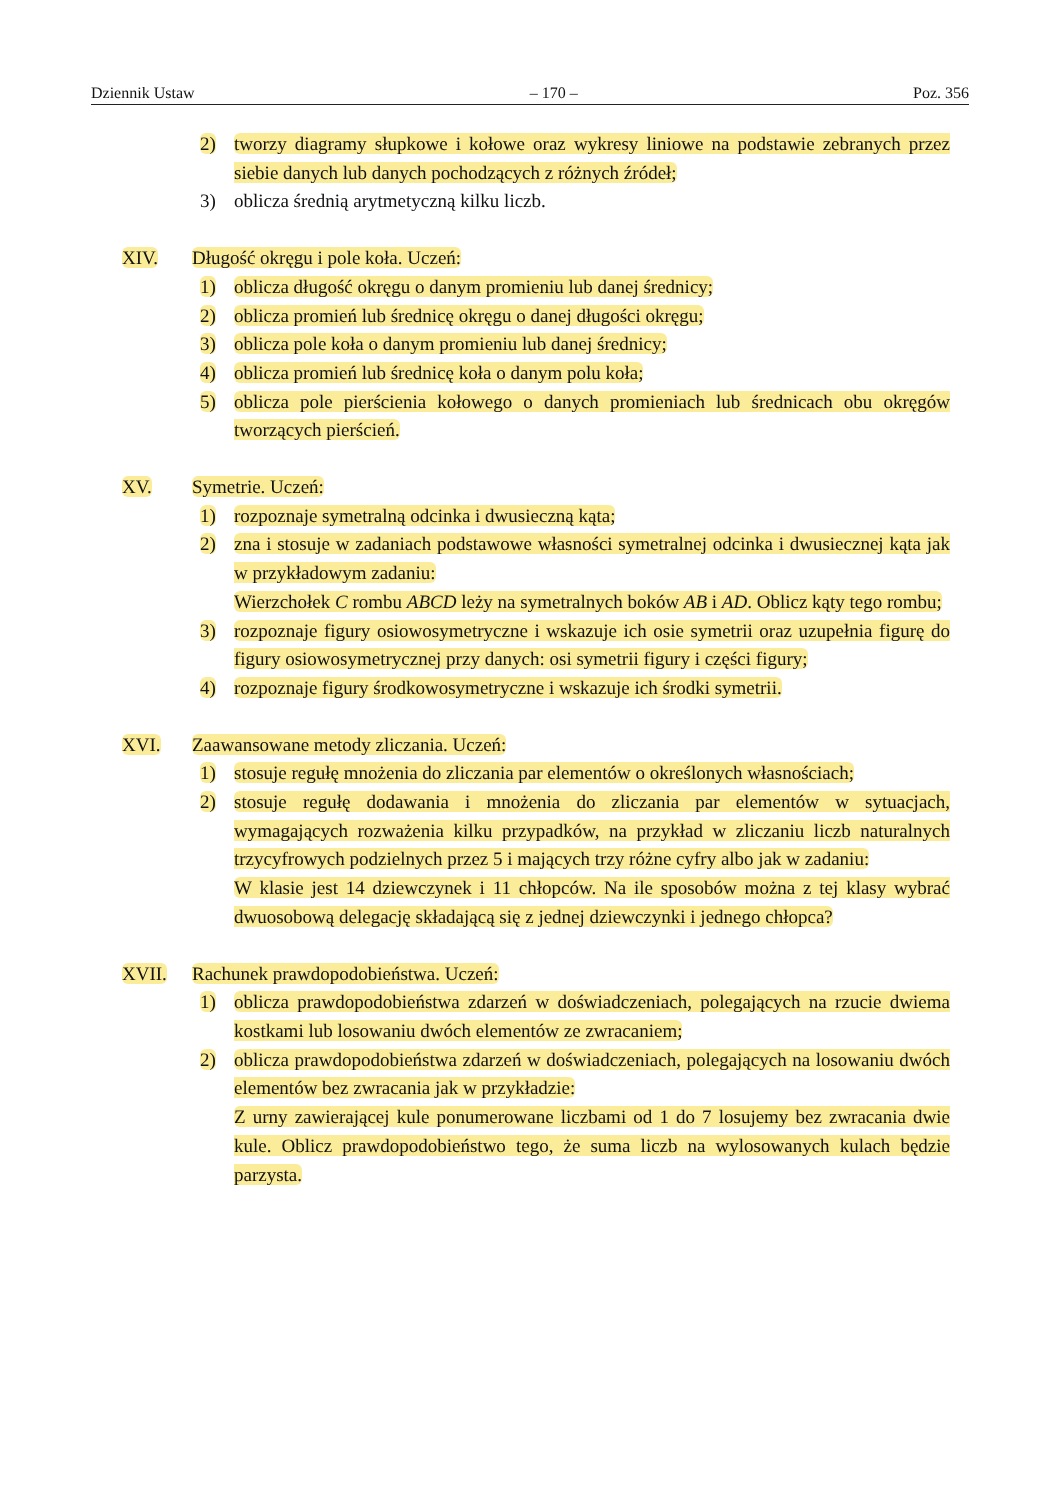Dziennik Ustaw – 170 – Poz. 356
2) tworzy diagramy słupkowe i kołowe oraz wykresy liniowe na podstawie zebranych przez siebie danych lub danych pochodzących z różnych źródeł;
3) oblicza średnią arytmetyczną kilku liczb.
XIV. Długość okręgu i pole koła. Uczeń:
1) oblicza długość okręgu o danym promieniu lub danej średnicy;
2) oblicza promień lub średnicę okręgu o danej długości okręgu;
3) oblicza pole koła o danym promieniu lub danej średnicy;
4) oblicza promień lub średnicę koła o danym polu koła;
5) oblicza pole pierścienia kołowego o danych promieniach lub średnicach obu okręgów tworzących pierścień.
XV. Symetrie. Uczeń:
1) rozpoznaje symetralną odcinka i dwusieczną kąta;
2) zna i stosuje w zadaniach podstawowe własności symetralnej odcinka i dwusiecznej kąta jak w przykładowym zadaniu:
Wierzchołek C rombu ABCD leży na symetralnych boków AB i AD. Oblicz kąty tego rombu;
3) rozpoznaje figury osiowosymetryczne i wskazuje ich osie symetrii oraz uzupełnia figurę do figury osiowosymetrycznej przy danych: osi symetrii figury i części figury;
4) rozpoznaje figury środkowosymetryczne i wskazuje ich środki symetrii.
XVI. Zaawansowane metody zliczania. Uczeń:
1) stosuje regułę mnożenia do zliczania par elementów o określonych własnościach;
2) stosuje regułę dodawania i mnożenia do zliczania par elementów w sytuacjach, wymagających rozważenia kilku przypadków, na przykład w zliczaniu liczb naturalnych trzycyfrowych podzielnych przez 5 i mających trzy różne cyfry albo jak w zadaniu:
W klasie jest 14 dziewczynek i 11 chłopców. Na ile sposobów można z tej klasy wybrać dwuosobową delegację składającą się z jednej dziewczynki i jednego chłopca?
XVII. Rachunek prawdopodobieństwa. Uczeń:
1) oblicza prawdopodobieństwa zdarzeń w doświadczeniach, polegających na rzucie dwiema kostkami lub losowaniu dwóch elementów ze zwracaniem;
2) oblicza prawdopodobieństwa zdarzeń w doświadczeniach, polegających na losowaniu dwóch elementów bez zwracania jak w przykładzie:
Z urny zawierającej kule ponumerowane liczbami od 1 do 7 losujemy bez zwracania dwie kule. Oblicz prawdopodobieństwo tego, że suma liczb na wylosowanych kulach będzie parzysta.